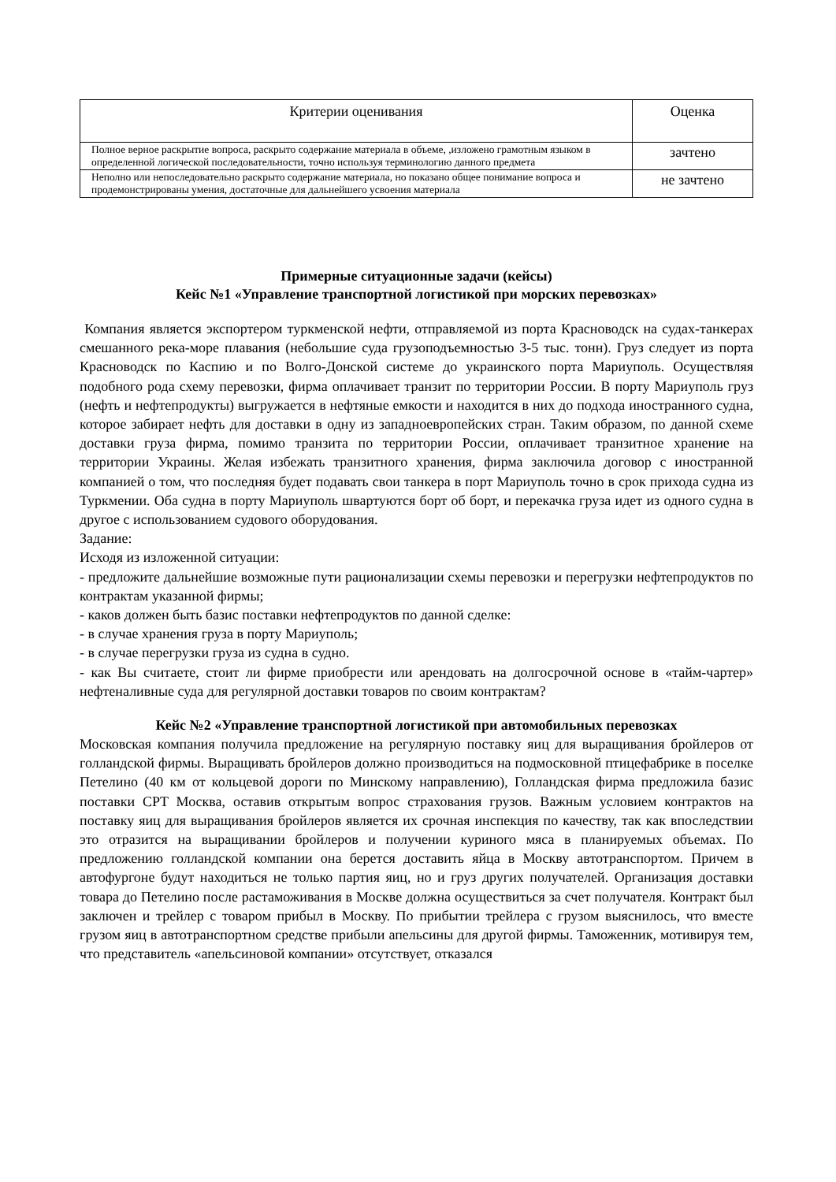| Критерии оценивания | Оценка |
| --- | --- |
| Полное верное раскрытие вопроса, раскрыто содержание материала в объеме, ,изложено грамотным языком в определенной логической последовательности, точно используя терминологию данного предмета | зачтено |
| Неполно или непоследовательно раскрыто содержание материала, но показано общее понимание вопроса и продемонстрированы умения, достаточные для дальнейшего усвоения материала | не зачтено |
Примерные ситуационные задачи (кейсы)
Кейс №1 «Управление транспортной логистикой при морских перевозках»
Компания является экспортером туркменской нефти, отправляемой из порта Красноводск на судах-танкерах смешанного река-море плавания (небольшие суда грузоподъемностью 3-5 тыс. тонн). Груз следует из порта Красноводск по Каспию и по Волго-Донской системе до украинского порта Мариуполь. Осуществляя подобного рода схему перевозки, фирма оплачивает транзит по территории России. В порту Мариуполь груз (нефть и нефтепродукты) выгружается в нефтяные емкости и находится в них до подхода иностранного судна, которое забирает нефть для доставки в одну из западноевропейских стран. Таким образом, по данной схеме доставки груза фирма, помимо транзита по территории России, оплачивает транзитное хранение на территории Украины. Желая избежать транзитного хранения, фирма заключила договор с иностранной компанией о том, что последняя будет подавать свои танкера в порт Мариуполь точно в срок прихода судна из Туркмении. Оба судна в порту Мариуполь швартуются борт об борт, и перекачка груза идет из одного судна в другое с использованием судового оборудования.
Задание:
Исходя из изложенной ситуации:
- предложите дальнейшие возможные пути рационализации схемы перевозки и перегрузки нефтепродуктов по контрактам указанной фирмы;
- каков должен быть базис поставки нефтепродуктов по данной сделке:
- в случае хранения груза в порту Мариуполь;
- в случае перегрузки груза из судна в судно.
- как Вы считаете, стоит ли фирме приобрести или арендовать на долгосрочной основе в «тайм-чартер» нефтеналивные суда для регулярной доставки товаров по своим контрактам?
Кейс №2 «Управление транспортной логистикой при автомобильных перевозках
Московская компания получила предложение на регулярную поставку яиц для выращивания бройлеров от голландской фирмы. Выращивать бройлеров должно производиться на подмосковной птицефабрике в поселке Петелино (40 км от кольцевой дороги по Минскому направлению), Голландская фирма предложила базис поставки CPT Москва, оставив открытым вопрос страхования грузов. Важным условием контрактов на поставку яиц для выращивания бройлеров является их срочная инспекция по качеству, так как впоследствии это отразится на выращивании бройлеров и получении куриного мяса в планируемых объемах. По предложению голландской компании она берется доставить яйца в Москву автотранспортом. Причем в автофургоне будут находиться не только партия яиц, но и груз других получателей. Организация доставки товара до Петелино после растаможивания в Москве должна осуществиться за счет получателя. Контракт был заключен и трейлер с товаром прибыл в Москву. По прибытии трейлера с грузом выяснилось, что вместе грузом яиц в автотранспортном средстве прибыли апельсины для другой фирмы. Таможенник, мотивируя тем, что представитель «апельсиновой компании» отсутствует, отказался